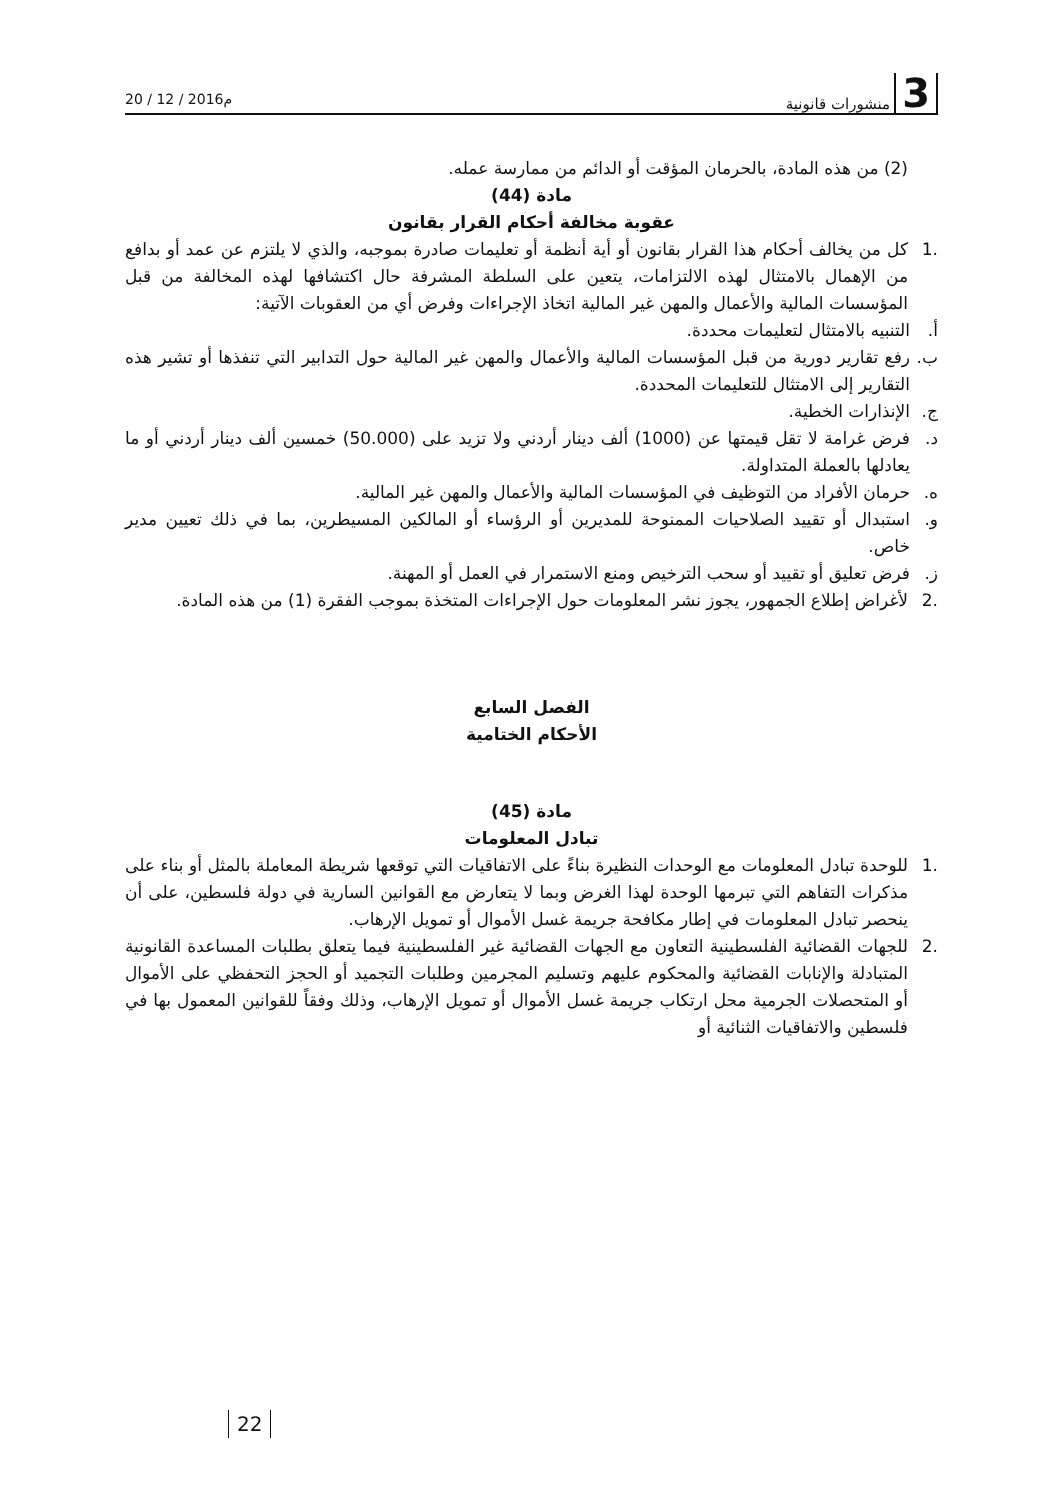3 منشورات قانونية
20 / 12 / 2016م
(2) من هذه المادة، بالحرمان المؤقت أو الدائم من ممارسة عمله.
مادة (44)
عقوبة مخالفة أحكام القرار بقانون
.1 كل من يخالف أحكام هذا القرار بقانون أو أية أنظمة أو تعليمات صادرة بموجبه، والذي لا يلتزم عن عمد أو بدافع من الإهمال بالامتثال لهذه الالتزامات، يتعين على السلطة المشرفة حال اكتشافها لهذه المخالفة من قبل المؤسسات المالية والأعمال والمهن غير المالية اتخاذ الإجراءات وفرض أي من العقوبات الآتية:
أ. التنبيه بالامتثال لتعليمات محددة.
ب. رفع تقارير دورية من قبل المؤسسات المالية والأعمال والمهن غير المالية حول التدابير التي تنفذها أو تشير هذه التقارير إلى الامتثال للتعليمات المحددة.
ج. الإنذارات الخطية.
د. فرض غرامة لا تقل قيمتها عن (1000) ألف دينار أردني ولا تزيد على (50.000) خمسين ألف دينار أردني أو ما يعادلها بالعملة المتداولة.
ه. حرمان الأفراد من التوظيف في المؤسسات المالية والأعمال والمهن غير المالية.
و. استبدال أو تقييد الصلاحيات الممنوحة للمديرين أو الرؤساء أو المالكين المسيطرين، بما في ذلك تعيين مدير خاص.
ز. فرض تعليق أو تقييد أو سحب الترخيص ومنع الاستمرار في العمل أو المهنة.
.2 لأغراض إطلاع الجمهور، يجوز نشر المعلومات حول الإجراءات المتخذة بموجب الفقرة (1) من هذه المادة.
الفصل السابع
الأحكام الختامية
مادة (45)
تبادل المعلومات
.1 للوحدة تبادل المعلومات مع الوحدات النظيرة بناءً على الاتفاقيات التي توقعها شريطة المعاملة بالمثل أو بناء على مذكرات التفاهم التي تبرمها الوحدة لهذا الغرض وبما لا يتعارض مع القوانين السارية في دولة فلسطين، على أن ينحصر تبادل المعلومات في إطار مكافحة جريمة غسل الأموال أو تمويل الإرهاب.
.2 للجهات القضائية الفلسطينية التعاون مع الجهات القضائية غير الفلسطينية فيما يتعلق بطلبات المساعدة القانونية المتبادلة والإنابات القضائية والمحكوم عليهم وتسليم المجرمين وطلبات التجميد أو الحجز التحفظي على الأموال أو المتحصلات الجرمية محل ارتكاب جريمة غسل الأموال أو تمويل الإرهاب، وذلك وفقاً للقوانين المعمول بها في فلسطين والاتفاقيات الثنائية أو
22